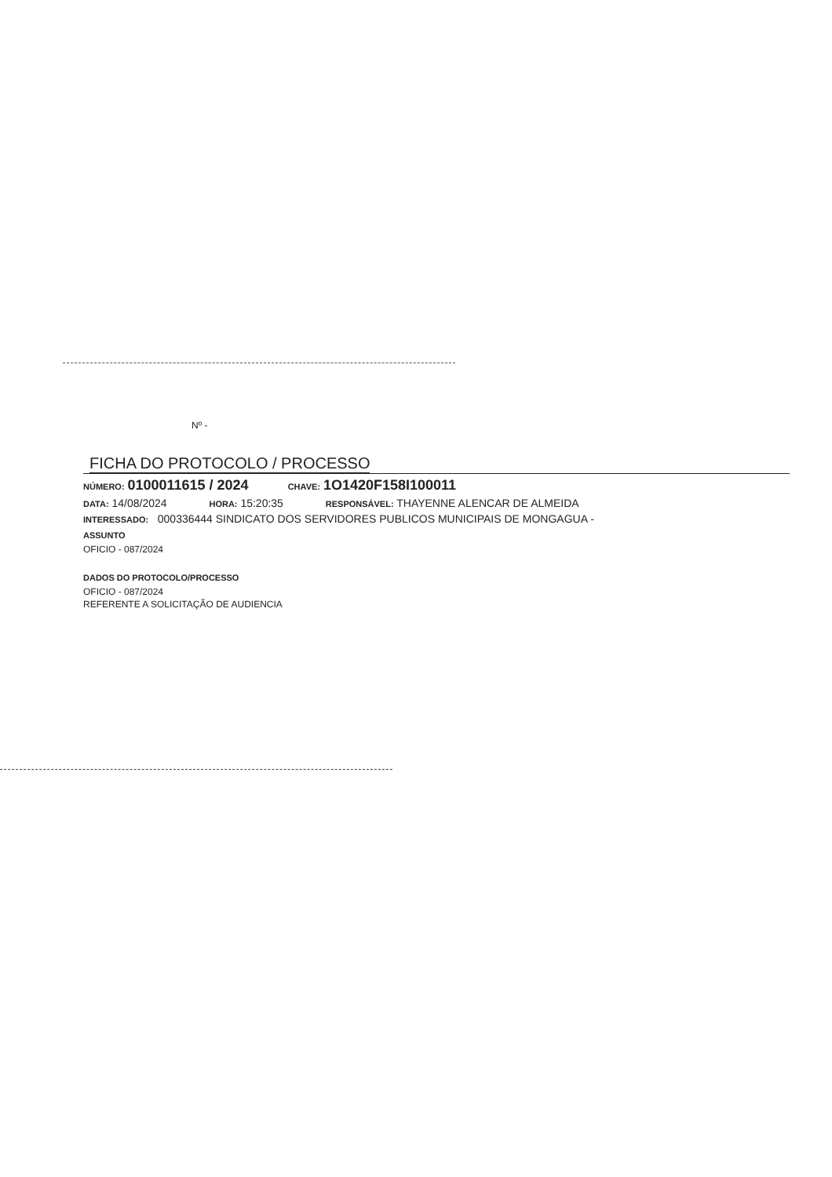Nº -
FICHA DO PROTOCOLO / PROCESSO
NÚMERO: 0100011615 / 2024 CHAVE: 1O1420F158I100011
DATA: 14/08/2024 HORA: 15:20:35 RESPONSÁVEL: THAYENNE ALENCAR DE ALMEIDA
INTERESSADO: 000336444 SINDICATO DOS SERVIDORES PUBLICOS MUNICIPAIS DE MONGAGUA -
ASSUNTO
OFICIO - 087/2024
DADOS DO PROTOCOLO/PROCESSO
OFICIO - 087/2024
REFERENTE A SOLICITAÇÃO DE AUDIENCIA